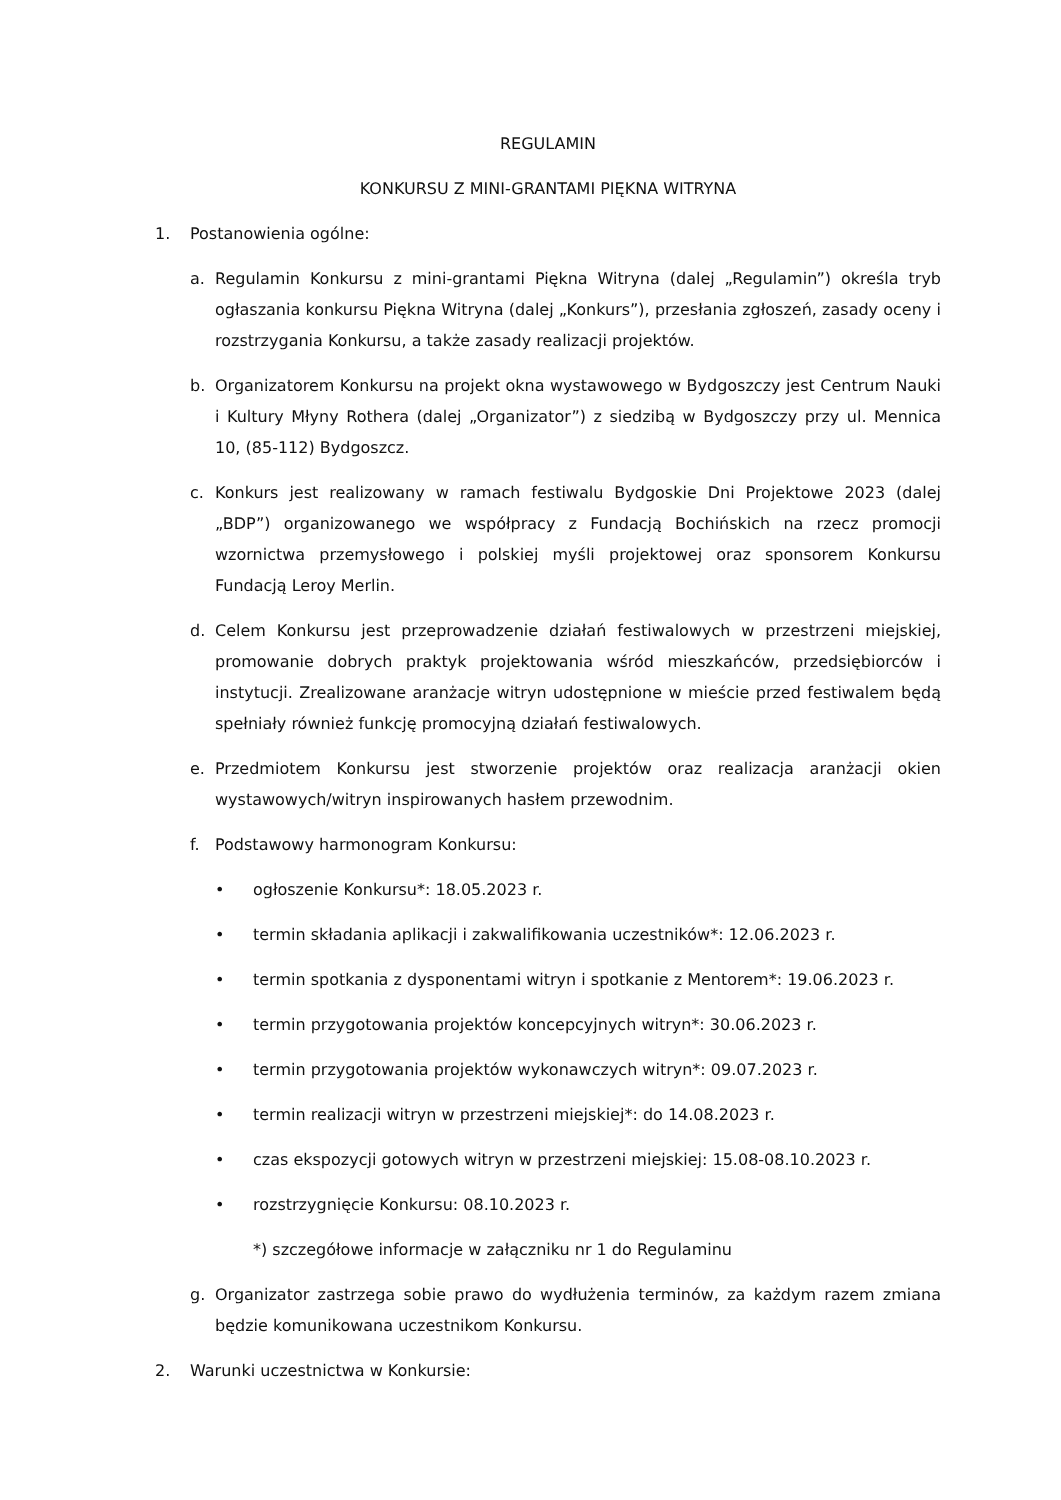REGULAMIN
KONKURSU Z MINI-GRANTAMI PIĘKNA WITRYNA
1. Postanowienia ogólne:
a. Regulamin Konkursu z mini-grantami Piękna Witryna (dalej „Regulamin”) określa tryb ogłaszania konkursu Piękna Witryna (dalej „Konkurs”), przesłania zgłoszeń, zasady oceny i rozstrzygania Konkursu, a także zasady realizacji projektów.
b. Organizatorem Konkursu na projekt okna wystawowego w Bydgoszczy jest Centrum Nauki i Kultury Młyny Rothera (dalej „Organizator”) z siedzibą w Bydgoszczy przy ul. Mennica 10, (85-112) Bydgoszcz.
c. Konkurs jest realizowany w ramach festiwalu Bydgoskie Dni Projektowe 2023 (dalej „BDP”) organizowanego we współpracy z Fundacją Bochińskich na rzecz promocji wzornictwa przemysłowego i polskiej myśli projektowej oraz sponsorem Konkursu Fundacją Leroy Merlin.
d. Celem Konkursu jest przeprowadzenie działań festiwalowych w przestrzeni miejskiej, promowanie dobrych praktyk projektowania wśród mieszkańców, przedsiębiorców i instytucji. Zrealizowane aranżacje witryn udostępnione w mieście przed festiwalem będą spełniały również funkcję promocyjną działań festiwalowych.
e. Przedmiotem Konkursu jest stworzenie projektów oraz realizacja aranżacji okien wystawowych/witryn inspirowanych hasłem przewodnim.
f. Podstawowy harmonogram Konkursu:
• ogłoszenie Konkursu*: 18.05.2023 r.
• termin składania aplikacji i zakwalifikowania uczestników*: 12.06.2023 r.
• termin spotkania z dysponentami witryn i spotkanie z Mentorem*: 19.06.2023 r.
• termin przygotowania projektów koncepcyjnych witryn*: 30.06.2023 r.
• termin przygotowania projektów wykonawczych witryn*: 09.07.2023 r.
• termin realizacji witryn w przestrzeni miejskiej*: do 14.08.2023 r.
• czas ekspozycji gotowych witryn w przestrzeni miejskiej: 15.08-08.10.2023 r.
• rozstrzygnięcie Konkursu: 08.10.2023 r.
*) szczegółowe informacje w załączniku nr 1 do Regulaminu
g. Organizator zastrzega sobie prawo do wydłużenia terminów, za każdym razem zmiana będzie komunikowana uczestnikom Konkursu.
2. Warunki uczestnictwa w Konkursie: